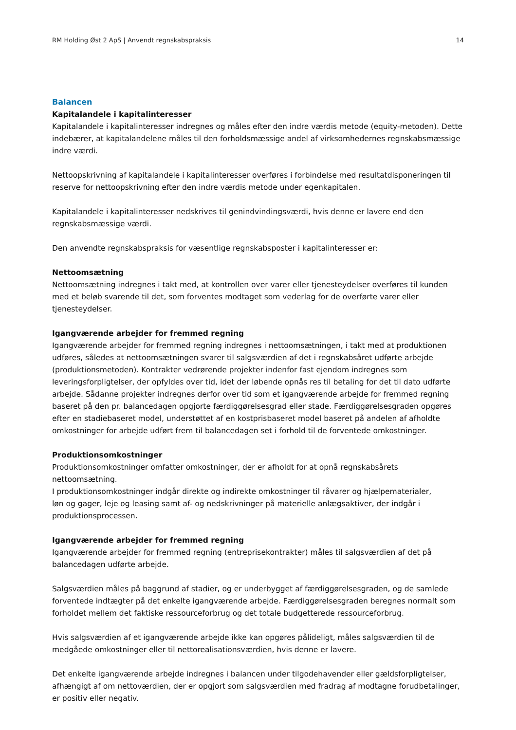RM Holding Øst 2 ApS | Anvendt regnskabspraksis 14
Balancen
Kapitalandele i kapitalinteresser
Kapitalandele i kapitalinteresser indregnes og måles efter den indre værdis metode (equity-metoden). Dette indebærer, at kapitalandelene måles til den forholdsmæssige andel af virksomhedernes regnskabsmæssige indre værdi.
Nettoopskrivning af kapitalandele i kapitalinteresser overføres i forbindelse med resultatdisponeringen til reserve for nettoopskrivning efter den indre værdis metode under egenkapitalen.
Kapitalandele i kapitalinteresser nedskrives til genindvindingsværdi, hvis denne er lavere end den regnskabsmæssige værdi.
Den anvendte regnskabspraksis for væsentlige regnskabsposter i kapitalinteresser er:
Nettoomsætning
Nettoomsætning indregnes i takt med, at kontrollen over varer eller tjenesteydelser overføres til kunden med et beløb svarende til det, som forventes modtaget som vederlag for de overførte varer eller tjenesteydelser.
Igangværende arbejder for fremmed regning
Igangværende arbejder for fremmed regning indregnes i nettoomsætningen, i takt med at produktionen udføres, således at nettoomsætningen svarer til salgsværdien af det i regnskabsåret udførte arbejde (produktionsmetoden). Kontrakter vedrørende projekter indenfor fast ejendom indregnes som leveringsforpligtelser, der opfyldes over tid, idet der løbende opnås res til betaling for det til dato udførte arbejde. Sådanne projekter indregnes derfor over tid som et igangværende arbejde for fremmed regning baseret på den pr. balancedagen opgjorte færdiggørelsesgrad eller stade. Færdiggørelsesgraden opgøres efter en stadiebaseret model, understøttet af en kostprisbaseret model baseret på andelen af afholdte omkostninger for arbejde udført frem til balancedagen set i forhold til de forventede omkostninger.
Produktionsomkostninger
Produktionsomkostninger omfatter omkostninger, der er afholdt for at opnå regnskabsårets nettoomsætning.
I produktionsomkostninger indgår direkte og indirekte omkostninger til råvarer og hjælpematerialer,
løn og gager, leje og leasing samt af- og nedskrivninger på materielle anlægsaktiver, der indgår i produktionsprocessen.
Igangværende arbejder for fremmed regning
Igangværende arbejder for fremmed regning (entreprisekontrakter) måles til salgsværdien af det på balancedagen udførte arbejde.
Salgsværdien måles på baggrund af stadier, og er underbygget af færdiggørelsesgraden, og de samlede forventede indtægter på det enkelte igangværende arbejde. Færdiggørelsesgraden beregnes normalt som forholdet mellem det faktiske ressourceforbrug og det totale budgetterede ressourceforbrug.
Hvis salgsværdien af et igangværende arbejde ikke kan opgøres pålideligt, måles salgsværdien til de medgåede omkostninger eller til nettorealisationsværdien, hvis denne er lavere.
Det enkelte igangværende arbejde indregnes i balancen under tilgodehavender eller gældsforpligtelser, afhængigt af om nettoværdien, der er opgjort som salgsværdien med fradrag af modtagne forudbetalinger,
er positiv eller negativ.